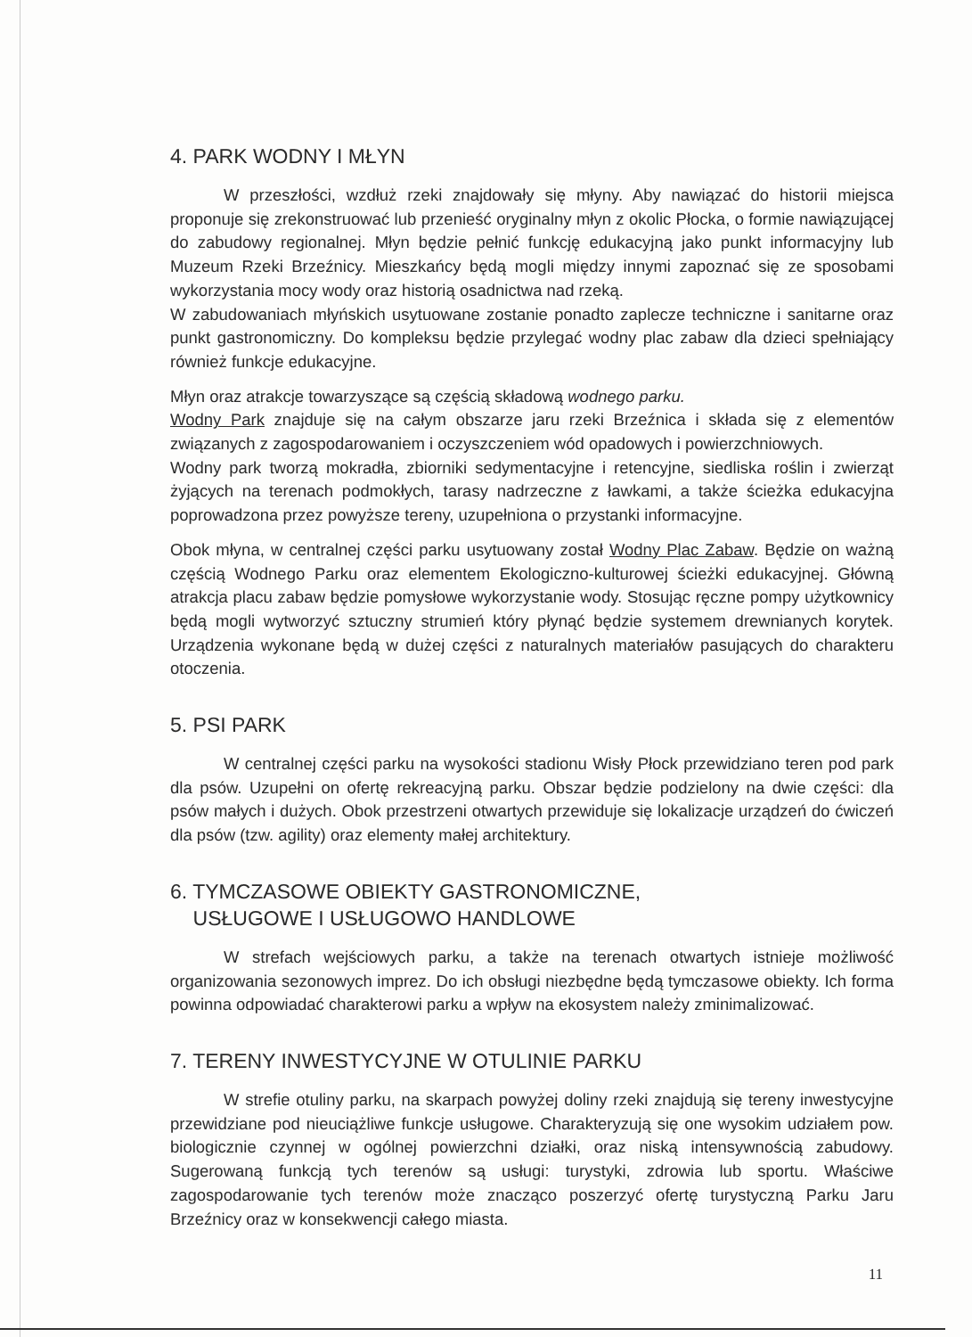4. PARK WODNY I MŁYN
W przeszłości, wzdłuż rzeki znajdowały się młyny. Aby nawiązać do historii miejsca proponuje się zrekonstruować lub przenieść oryginalny młyn z okolic Płocka, o formie nawiązującej do zabudowy regionalnej. Młyn będzie pełnić funkcję edukacyjną jako punkt informacyjny lub Muzeum Rzeki Brzeźnicy. Mieszkańcy będą mogli między innymi zapoznać się ze sposobami wykorzystania mocy wody oraz historią osadnictwa nad rzeką.
W zabudowaniach młyńskich usytuowane zostanie ponadto zaplecze techniczne i sanitarne oraz punkt gastronomiczny. Do kompleksu będzie przylegać wodny plac zabaw dla dzieci spełniający również funkcje edukacyjne.
Młyn oraz atrakcje towarzyszące są częścią składową wodnego parku.
Wodny Park znajduje się na całym obszarze jaru rzeki Brzeźnica i składa się z elementów związanych z zagospodarowaniem i oczyszczeniem wód opadowych i powierzchniowych.
Wodny park tworzą mokradła, zbiorniki sedymentacyjne i retencyjne, siedliska roślin i zwierząt żyjących na terenach podmokłych, tarasy nadrzeczne z ławkami, a także ścieżka edukacyjna poprowadzona przez powyższe tereny, uzupełniona o przystanki informacyjne.
Obok młyna, w centralnej części parku usytuowany został Wodny Plac Zabaw. Będzie on ważną częścią Wodnego Parku oraz elementem Ekologiczno-kulturowej ścieżki edukacyjnej. Główną atrakcja placu zabaw będzie pomysłowe wykorzystanie wody. Stosując ręczne pompy użytkownicy będą mogli wytworzyć sztuczny strumień który płynąć będzie systemem drewnianych korytek. Urządzenia wykonane będą w dużej części z naturalnych materiałów pasujących do charakteru otoczenia.
5. PSI PARK
W centralnej części parku na wysokości stadionu Wisły Płock przewidziano teren pod park dla psów. Uzupełni on ofertę rekreacyjną parku. Obszar będzie podzielony na dwie części: dla psów małych i dużych. Obok przestrzeni otwartych przewiduje się lokalizacje urządzeń do ćwiczeń dla psów (tzw. agility) oraz elementy małej architektury.
6. TYMCZASOWE OBIEKTY GASTRONOMICZNE,
USŁUGOWE I USŁUGOWO HANDLOWE
W strefach wejściowych parku, a także na terenach otwartych istnieje możliwość organizowania sezonowych imprez. Do ich obsługi niezbędne będą tymczasowe obiekty. Ich forma powinna odpowiadać charakterowi parku a wpływ na ekosystem należy zminimalizować.
7. TERENY INWESTYCYJNE W OTULINIE PARKU
W strefie otuliny parku, na skarpach powyżej doliny rzeki znajdują się tereny inwestycyjne przewidziane pod nieuciążliwe funkcje usługowe. Charakteryzują się one wysokim udziałem pow. biologicznie czynnej w ogólnej powierzchni działki, oraz niską intensywnością zabudowy. Sugerowaną funkcją tych terenów są usługi: turystyki, zdrowia lub sportu. Właściwe zagospodarowanie tych terenów może znacząco poszerzyć ofertę turystyczną Parku Jaru Brzeźnicy oraz w konsekwencji całego miasta.
11